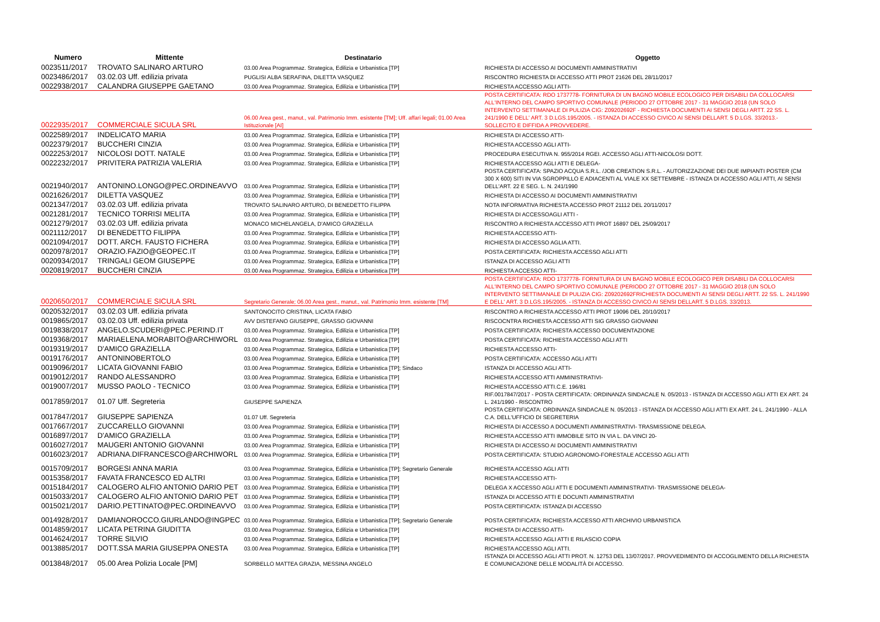| Numero | Mittente | Destinatario | Oggetto |
| --- | --- | --- | --- |
| 0023511/2017 | TROVATO SALINARO ARTURO | 03.00 Area Programmaz. Strategica, Edilizia e Urbanistica [TP] | RICHIESTA DI ACCESSO AI DOCUMENTI AMMINISTRATIVI |
| 0023486/2017 | 03.02.03 Uff. edilizia privata | PUGLISI ALBA SERAFINA, DILETTA VASQUEZ | RISCONTRO RICHIESTA DI ACCESSO ATTI PROT 21626 DEL 28/11/2017 |
| 0022938/2017 | CALANDRA GIUSEPPE GAETANO | 03.00 Area Programmaz. Strategica, Edilizia e Urbanistica [TP] | RICHIESTA ACCESSO AGLI ATTI- |
| 0022935/2017 | COMMERCIALE SICULA SRL | 06.00 Area gest., manut., val. Patrimonio Imm. esistente [TM]; Uff. affari legali; 01.00 Area Istituzionale [AI] | POSTA CERTIFICATA: RDO 1737778- FORNITURA DI UN BAGNO MOBILE ECOLOGICO PER DISABILI DA COLLOCARSI ALL'INTERNO DEL CAMPO SPORTIVO COMUNALE (PERIODO 27 OTTOBRE 2017 - 31 MAGGIO 2018 (UN SOLO INTERVENTO SETTIMANALE DI PULIZIA CIG: Z09202692F - RICHIESTA DOCUMENTI AI SENSI DEGLI ARTT. 22 SS. L. 241/1990 E DELL' ART. 3 D.LGS.195/2005. - ISTANZA DI ACCESSO CIVICO AI SENSI DELLART. 5 D.LGS. 33/2013.- SOLLECITO E DIFFIDA A PROVVEDERE. |
| 0022589/2017 | INDELICATO MARIA | 03.00 Area Programmaz. Strategica, Edilizia e Urbanistica [TP] | RICHIESTA DI ACCESSO ATTI- |
| 0022379/2017 | BUCCHERI CINZIA | 03.00 Area Programmaz. Strategica, Edilizia e Urbanistica [TP] | RICHIESTA ACCESSO AGLI ATTI- |
| 0022253/2017 | NICOLOSI DOTT. NATALE | 03.00 Area Programmaz. Strategica, Edilizia e Urbanistica [TP] | PROCEDURA ESECUTIVA N. 955/2014 RGEI. ACCESSO AGLI ATTI-NICOLOSI DOTT. |
| 0022232/2017 | PRIVITERA PATRIZIA VALERIA | 03.00 Area Programmaz. Strategica, Edilizia e Urbanistica [TP] | RICHIESTA ACCESSO AGLI ATTI E DELEGA- |
| 0021940/2017 | ANTONINO.LONGO@PEC.ORDINEAVVO | 03.00 Area Programmaz. Strategica, Edilizia e Urbanistica [TP] | POSTA CERTIFICATA: SPAZIO ACQUA S.R.L. /JOB CREATION S.R.L. - AUTORIZZAZIONE DEI DUE IMPIANTI POSTER (CM 300 X 600) SITI IN VIA SGROPPILLO E ADIACENTI AL VIALE XX SETTEMBRE - ISTANZA DI ACCESSO AGLI ATTI, AI SENSI DELL'ART. 22 E SEG. L. N. 241/1990 |
| 0021626/2017 | DILETTA VASQUEZ | 03.00 Area Programmaz. Strategica, Edilizia e Urbanistica [TP] | RICHIESTA DI ACCESSO AI DOCUMENTI AMMINISTRATIVI |
| 0021347/2017 | 03.02.03 Uff. edilizia privata | TROVATO SALINARO ARTURO, DI BENEDETTO FILIPPA | NOTA INFORMATIVA RICHIESTA ACCESSO PROT 21112 DEL 20/11/2017 |
| 0021281/2017 | TECNICO TORRISI MELITA | 03.00 Area Programmaz. Strategica, Edilizia e Urbanistica [TP] | RICHIESTA DI ACCESSOAGLI ATTI - |
| 0021279/2017 | 03.02.03 Uff. edilizia privata | MONACO MICHELANGELA, D'AMICO GRAZIELLA | RISCONTRO A RICHIESTA ACCESSO ATTI PROT 16897 DEL 25/09/2017 |
| 0021112/2017 | DI BENEDETTO FILIPPA | 03.00 Area Programmaz. Strategica, Edilizia e Urbanistica [TP] | RICHIESTA ACCESSO ATTI- |
| 0021094/2017 | DOTT. ARCH. FAUSTO FICHERA | 03.00 Area Programmaz. Strategica, Edilizia e Urbanistica [TP] | RICHIESTA DI ACCESSO AGLIA ATTI. |
| 0020978/2017 | ORAZIO.FAZIO@GEOPEC.IT | 03.00 Area Programmaz. Strategica, Edilizia e Urbanistica [TP] | POSTA CERTIFICATA: RICHIESTA ACCESSO AGLI ATTI |
| 0020934/2017 | TRINGALI GEOM GIUSEPPE | 03.00 Area Programmaz. Strategica, Edilizia e Urbanistica [TP] | ISTANZA DI ACCESSO AGLI ATTI |
| 0020819/2017 | BUCCHERI CINZIA | 03.00 Area Programmaz. Strategica, Edilizia e Urbanistica [TP] | RICHIESTA ACCESSO ATTI- |
| 0020650/2017 | COMMERCIALE SICULA SRL | Segretario Generale; 06.00 Area gest., manut., val. Patrimonio Imm. esistente [TM] | POSTA CERTIFICATA: RDO 1737778- FORNITURA DI UN BAGNO MOBILE ECOLOGICO PER DISABILI DA COLLOCARSI ALL'INTERNO DEL CAMPO SPORTIVO COMUNALE (PERIODO 27 OTTOBRE 2017 - 31 MAGGIO 2018 (UN SOLO INTERVENTO SETTIMANALE DI PULIZIA CIG: Z09202692FRICHIESTA DOCUMENTI AI SENSI DEGLI ARTT. 22 SS. L. 241/1990 E DELL' ART. 3 D.LGS.195/2005. - ISTANZA DI ACCESSO CIVICO AI SENSI DELLART. 5 D.LGS. 33/2013. |
| 0020532/2017 | 03.02.03 Uff. edilizia privata | SANTONOCITO CRISTINA, LICATA FABIO | RISCONTRO A RICHIESTA ACCESSO ATTI PROT 19096 DEL 20/10/2017 |
| 0019865/2017 | 03.02.03 Uff. edilizia privata | AVV DISTEFANO GIUSEPPE, GRASSO GIOVANNI | RISCOCNTRA RICHIESTA ACCESSO ATTI SIG GRASSO GIOVANNI |
| 0019838/2017 | ANGELO.SCUDERI@PEC.PERIND.IT | 03.00 Area Programmaz. Strategica, Edilizia e Urbanistica [TP] | POSTA CERTIFICATA: RICHIESTA ACCESSO DOCUMENTAZIONE |
| 0019368/2017 | MARIAELENA.MORABITO@ARCHIWORL | 03.00 Area Programmaz. Strategica, Edilizia e Urbanistica [TP] | POSTA CERTIFICATA: RICHIESTA ACCESSO AGLI ATTI |
| 0019319/2017 | D'AMICO GRAZIELLA | 03.00 Area Programmaz. Strategica, Edilizia e Urbanistica [TP] | RICHIESTA ACCESSO ATTI- |
| 0019176/2017 | ANTONINOBERTOLO | 03.00 Area Programmaz. Strategica, Edilizia e Urbanistica [TP] | POSTA CERTIFICATA: ACCESSO AGLI ATTI |
| 0019096/2017 | LICATA GIOVANNI FABIO | 03.00 Area Programmaz. Strategica, Edilizia e Urbanistica [TP]; Sindaco | ISTANZA DI ACCESSO AGLI ATTI- |
| 0019012/2017 | RANDO ALESSANDRO | 03.00 Area Programmaz. Strategica, Edilizia e Urbanistica [TP] | RICHIESTA ACCESSO ATTI AMMINISTRATIVI- |
| 0019007/2017 | MUSSO PAOLO - TECNICO | 03.00 Area Programmaz. Strategica, Edilizia e Urbanistica [TP] | RICHIESTA ACCESSO ATTI.C.E. 196/81 |
| 0017859/2017 | 01.07 Uff. Segreteria | GIUSEPPE SAPIENZA | RIF.0017847/2017 - POSTA CERTIFICATA: ORDINANZA SINDACALE N. 05/2013 - ISTANZA DI ACCESSO AGLI ATTI EX ART. 24 L. 241/1990 - RISCONTRO |
| 0017847/2017 | GIUSEPPE SAPIENZA | 01.07 Uff. Segreteria | POSTA CERTIFICATA: ORDINANZA SINDACALE N. 05/2013 - ISTANZA DI ACCESSO AGLI ATTI EX ART. 24 L. 241/1990 - ALLA C.A. DELL'UFFICIO DI SEGRETERIA |
| 0017667/2017 | ZUCCARELLO GIOVANNI | 03.00 Area Programmaz. Strategica, Edilizia e Urbanistica [TP] | RICHIESTA DI ACCESSO A DOCUMENTI AMMINISTRATIVI- TRASMISSIONE DELEGA. |
| 0016897/2017 | D'AMICO GRAZIELLA | 03.00 Area Programmaz. Strategica, Edilizia e Urbanistica [TP] | RICHIESTA ACCESSO ATTI IMMOBILE SITO IN VIA L. DA VINCI 20- |
| 0016027/2017 | MAUGERI ANTONIO GIOVANNI | 03.00 Area Programmaz. Strategica, Edilizia e Urbanistica [TP] | RICHIESTA DI ACCESSO AI DOCUMENTI AMMINISTRATIVI |
| 0016023/2017 | ADRIANA.DIFRANCESCO@ARCHIWORL | 03.00 Area Programmaz. Strategica, Edilizia e Urbanistica [TP] | POSTA CERTIFICATA: STUDIO AGRONOMO-FORESTALE ACCESSO AGLI ATTI |
| 0015709/2017 | BORGESI ANNA MARIA | 03.00 Area Programmaz. Strategica, Edilizia e Urbanistica [TP]; Segretario Generale | RICHIESTA ACCESSO AGLI ATTI |
| 0015358/2017 | FAVATA FRANCESCO ED ALTRI | 03.00 Area Programmaz. Strategica, Edilizia e Urbanistica [TP] | RICHIESTA ACCESSO ATTI- |
| 0015184/2017 | CALOGERO ALFIO ANTONIO DARIO PET | 03.00 Area Programmaz. Strategica, Edilizia e Urbanistica [TP] | DELEGA X ACCESSO AGLI ATTI E DOCUMENTI AMMINISTRATIVI- TRASMISSIONE DELEGA- |
| 0015033/2017 | CALOGERO ALFIO ANTONIO DARIO PET | 03.00 Area Programmaz. Strategica, Edilizia e Urbanistica [TP] | ISTANZA DI ACCESSO ATTI E DOCUNTI AMMINISTRATIVI |
| 0015021/2017 | DARIO.PETTINATO@PEC.ORDINEAVVO | 03.00 Area Programmaz. Strategica, Edilizia e Urbanistica [TP] | POSTA CERTIFICATA: ISTANZA DI ACCESSO |
| 0014928/2017 | DAMIANOROCCO.GIURLANDO@INGPEC | 03.00 Area Programmaz. Strategica, Edilizia e Urbanistica [TP]; Segretario Generale | POSTA CERTIFICATA: RICHIESTA ACCESSO ATTI ARCHIVIO URBANISTICA |
| 0014859/2017 | LICATA PETRINA GIUDITTA | 03.00 Area Programmaz. Strategica, Edilizia e Urbanistica [TP] | RICHIESTA DI ACCESSO ATTI- |
| 0014624/2017 | TORRE SILVIO | 03.00 Area Programmaz. Strategica, Edilizia e Urbanistica [TP] | RICHIESTA ACCESSO AGLI ATTI E RILASCIO COPIA |
| 0013885/2017 | DOTT.SSA MARIA GIUSEPPA ONESTA | 03.00 Area Programmaz. Strategica, Edilizia e Urbanistica [TP] | RICHIESTA ACCESSO AGLI ATTI. |
| 0013848/2017 | 05.00 Area Polizia Locale [PM] | SORBELLO MATTEA GRAZIA, MESSINA ANGELO | ISTANZA DI ACCESSO AGLI ATTI PROT. N. 12753 DEL 13/07/2017. PROVVEDIMENTO DI ACCOGLIMENTO DELLA RICHIESTA E COMUNICAZIONE DELLE MODALITÀ DI ACCESSO. |